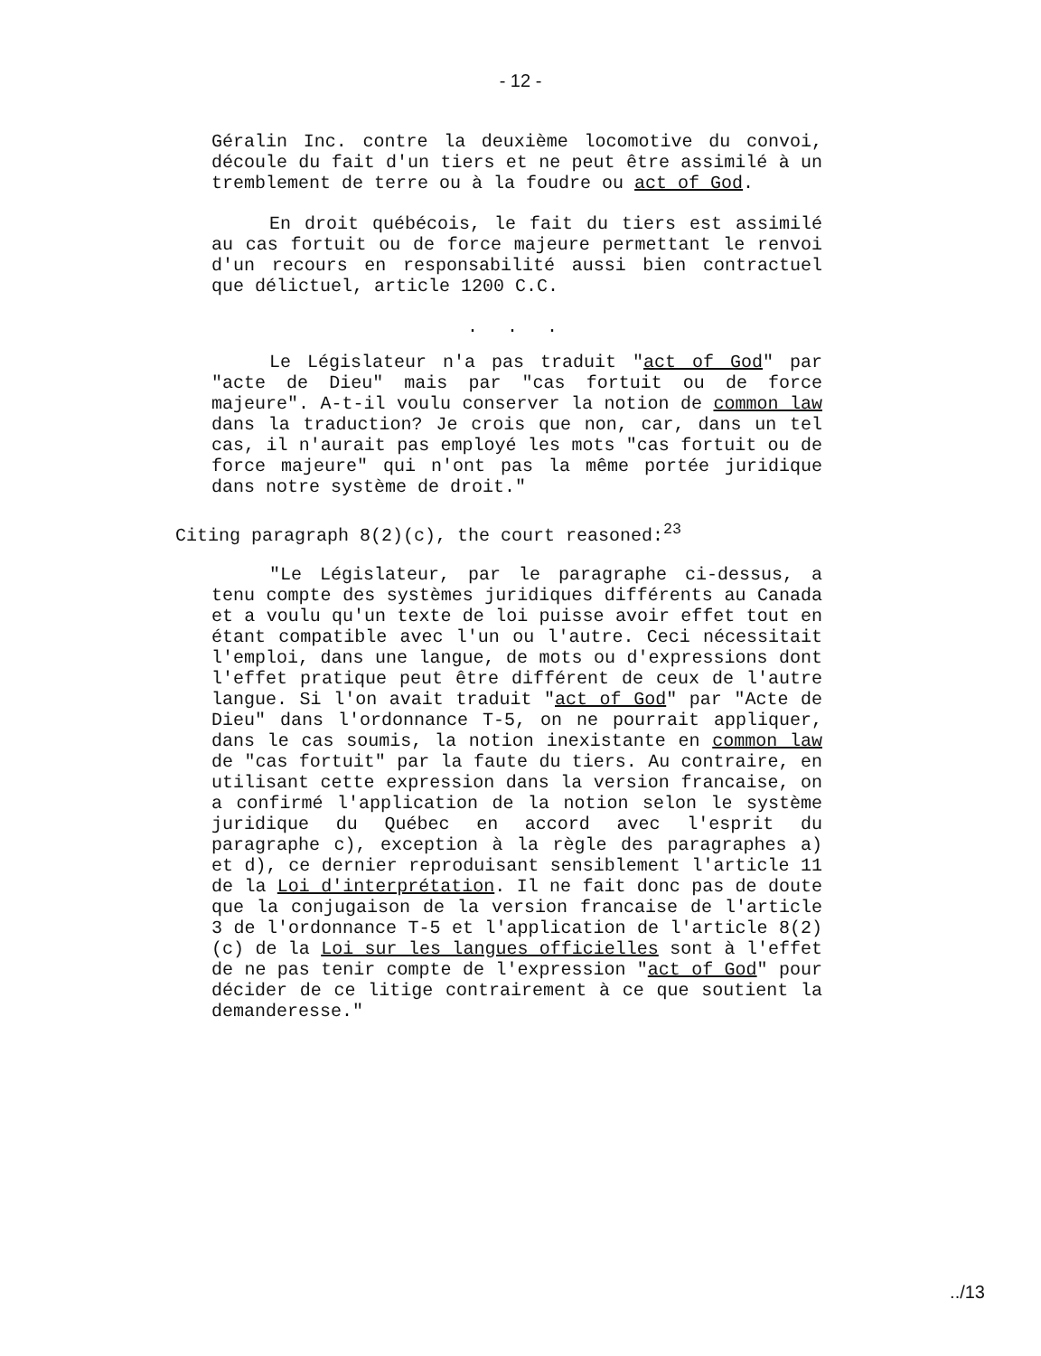- 12 -
Géralin Inc. contre la deuxième locomotive du convoi, découle du fait d'un tiers et ne peut être assimilé à un tremblement de terre ou à la foudre ou act of God.
En droit québécois, le fait du tiers est assimilé au cas fortuit ou de force majeure permettant le renvoi d'un recours en responsabilité aussi bien contractuel que délictuel, article 1200 C.C.
. . .
Le Législateur n'a pas traduit "act of God" par "acte de Dieu" mais par "cas fortuit ou de force majeure". A-t-il voulu conserver la notion de common law dans la traduction? Je crois que non, car, dans un tel cas, il n'aurait pas employé les mots "cas fortuit ou de force majeure" qui n'ont pas la même portée juridique dans notre système de droit."
Citing paragraph 8(2)(c), the court reasoned:<sup>23</sup>
"Le Législateur, par le paragraphe ci-dessus, a tenu compte des systèmes juridiques différents au Canada et a voulu qu'un texte de loi puisse avoir effet tout en étant compatible avec l'un ou l'autre. Ceci nécessitait l'emploi, dans une langue, de mots ou d'expressions dont l'effet pratique peut être différent de ceux de l'autre langue. Si l'on avait traduit "act of God" par "Acte de Dieu" dans l'ordonnance T-5, on ne pourrait appliquer, dans le cas soumis, la notion inexistante en common law de "cas fortuit" par la faute du tiers. Au contraire, en utilisant cette expression dans la version francaise, on a confirmé l'application de la notion selon le système juridique du Québec en accord avec l'esprit du paragraphe c), exception à la règle des paragraphes a) et d), ce dernier reproduisant sensiblement l'article 11 de la Loi d'interprétation. Il ne fait donc pas de doute que la conjugaison de la version francaise de l'article 3 de l'ordonnance T-5 et l'application de l'article 8(2)(c) de la Loi sur les langues officielles sont à l'effet de ne pas tenir compte de l'expression "act of God" pour décider de ce litige contrairement à ce que soutient la demanderesse."
../13